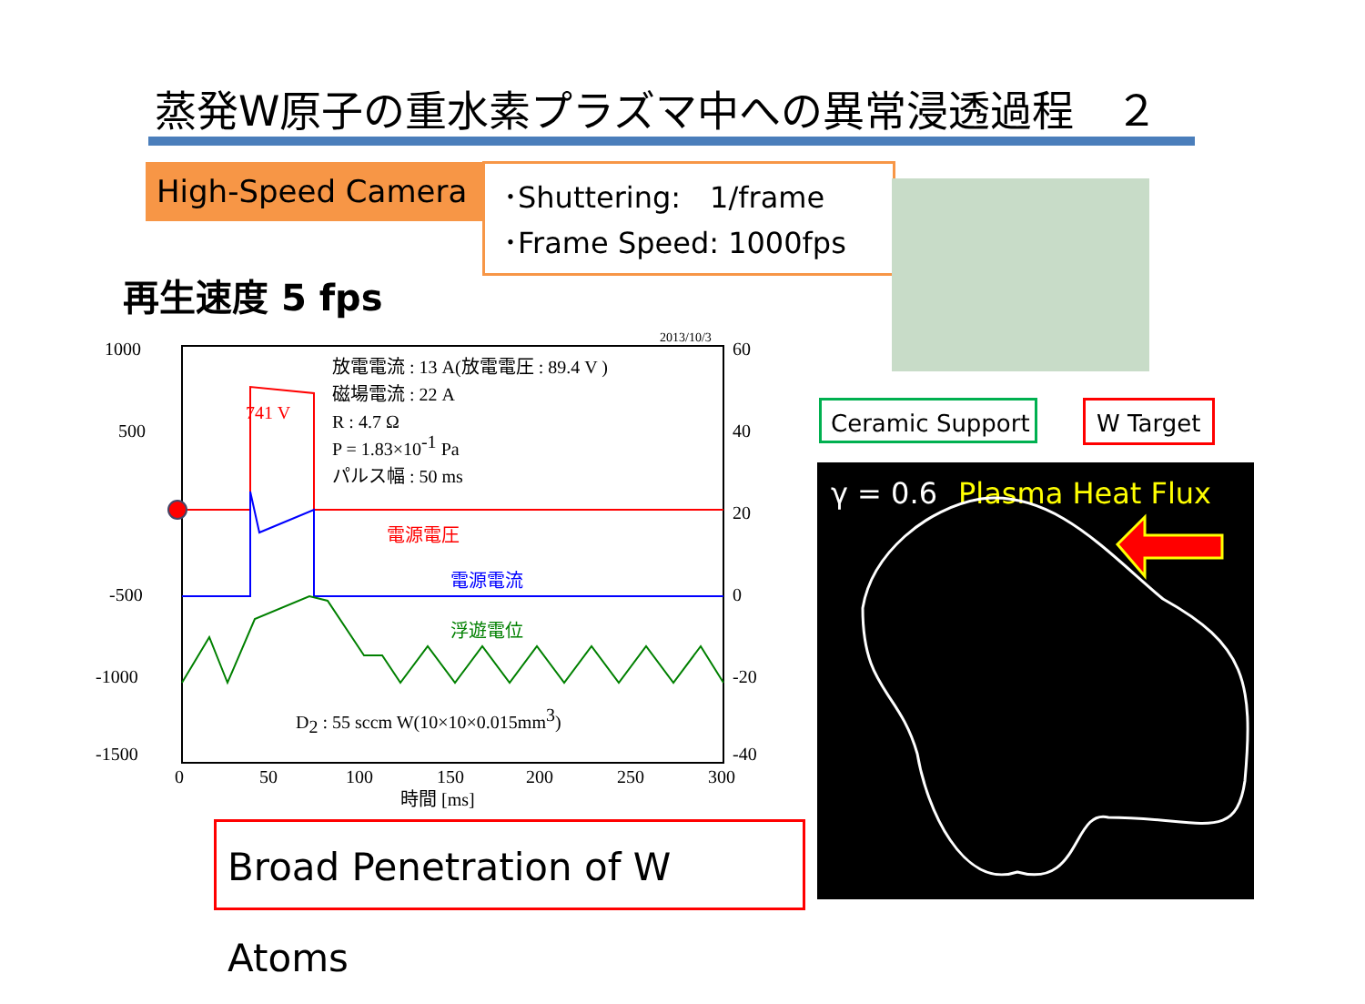蒸発W原子の重水素プラズマ中への異常浸透過程　２
High-Speed Camera
･Shuttering:　1/frame
･Frame Speed: 1000fps
再生速度 5 fps
Ceramic Support W Target
γ = 0.6 Plasma Heat Flux
Broad Penetration of W Atoms
1000
500
-500
-1000
-1500
60
40
20
0
-20
-40
0
50
100
150
200
250
300
時間 [ms]
2013/10/3
放電電流 : 13 A(放電電圧 : 89.4 V )
磁場電流 : 22 A
R : 4.7 Ω
P = 1.83×10-1 Pa
パルス幅 : 50 ms
741 V
電源電圧
電源電流
浮遊電位
D2 : 55 sccm W(10×10×0.015mm3)